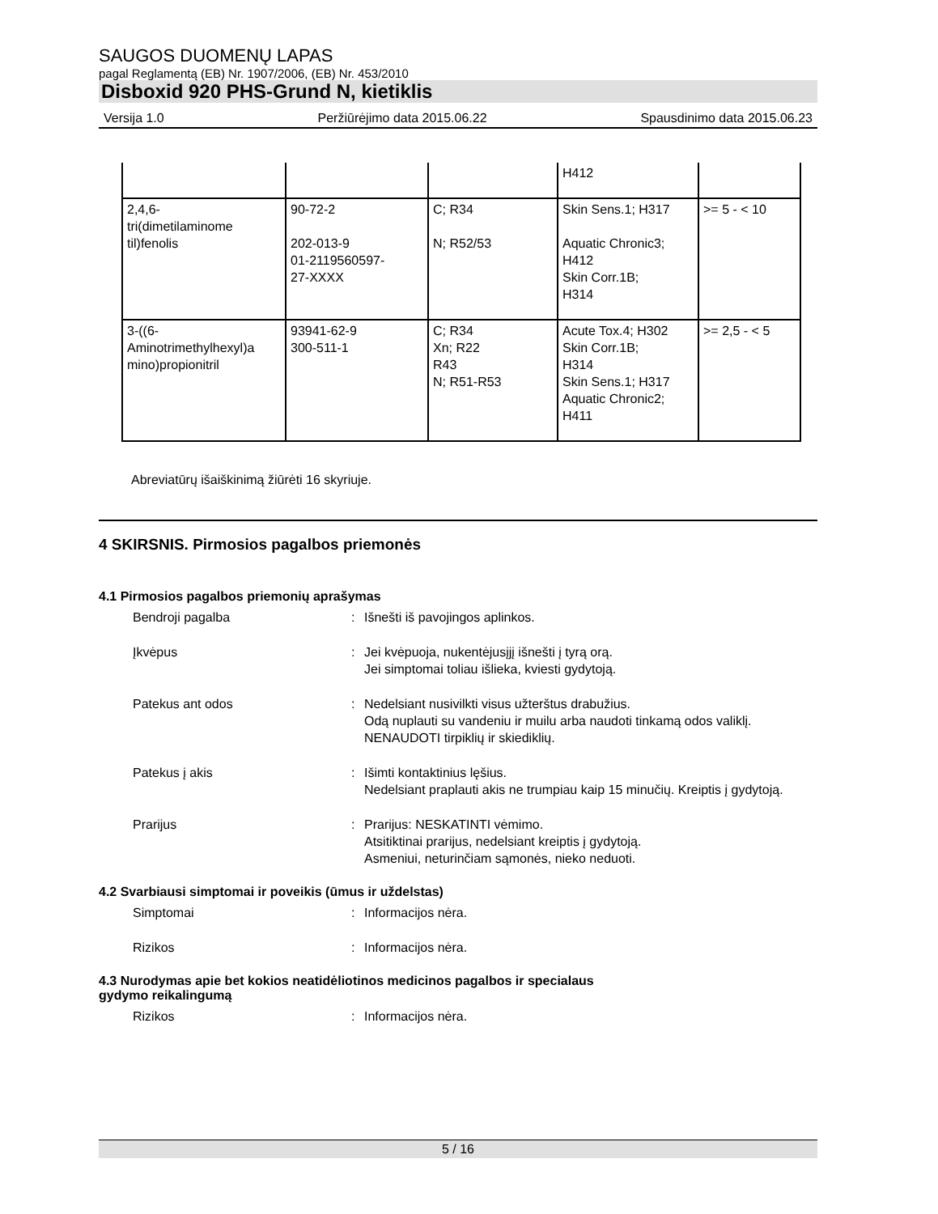SAUGOS DUOMENŲ LAPAS
pagal Reglamentą (EB) Nr. 1907/2006, (EB) Nr. 453/2010
Disboxid 920 PHS-Grund N, kietiklis
Versija 1.0 Peržiūrėjimo data 2015.06.22 Spausdinimo data 2015.06.23
| | | | H412 | |
| 2,4,6- tri(dimetilaminome til)fenolis | 90-72-2 202-013-9 01-2119560597- 27-XXXX | C; R34 N; R52/53 | Skin Sens.1; H317 Aquatic Chronic3; H412 Skin Corr.1B; H314 | >= 5 - < 10 |
| 3-((6- Aminotrimethylhexyl)a mino)propionitril | 93941-62-9 300-511-1 | C; R34 Xn; R22 R43 N; R51-R53 | Acute Tox.4; H302 Skin Corr.1B; H314 Skin Sens.1; H317 Aquatic Chronic2; H411 | >= 2,5 - < 5 |
Abreviatūrų išaiškinimą žiūrėti 16 skyriuje.
4 SKIRSNIS. Pirmosios pagalbos priemonės
4.1 Pirmosios pagalbos priemonių aprašymas
Bendroji pagalba : Išnešti iš pavojingos aplinkos.
Įkvėpus : Jei kvėpuoja, nukentėjusįjį išnešti į tyrą orą.
Jei simptomai toliau išlieka, kviesti gydytoją.
Patekus ant odos : Nedelsiant nusivilkti visus užterštus drabužius.
Odą nuplauti su vandeniu ir muilu arba naudoti tinkamą odos valiklį.
NENAUDOTI tirpiklių ir skiediklių.
Patekus į akis : Išimti kontaktinius lęšius.
Nedelsiant praplauti akis ne trumpiau kaip 15 minučių. Kreiptis į gydytoją.
Prarijus : Prarijus: NESKATINTI vėmimo.
Atsitiktinai prarijus, nedelsiant kreiptis į gydytoją.
Asmeniui, neturinčiam sąmonės, nieko neduoti.
4.2 Svarbiausi simptomai ir poveikis (ūmus ir uždelstas)
Simptomai : Informacijos nėra.
Rizikos : Informacijos nėra.
4.3 Nurodymas apie bet kokios neatidėliotinos medicinos pagalbos ir specialaus
gydymo reikalingumą
Rizikos : Informacijos nėra.
5 / 16